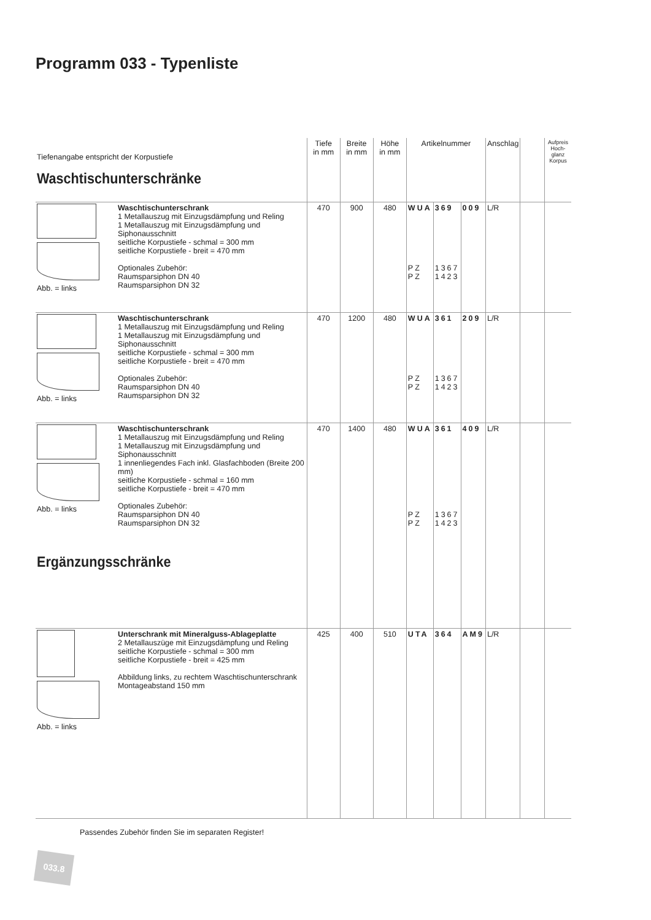Programm 033 - Typenliste
| Tiefenangabe entspricht der Korpustiefe Waschtischunterschränke | Tiefe in mm | Breite in mm | Höhe in mm | Artikelnummer | | | Anschlag | | Aufpreis Hoch-glanz Korpus |
| --- | --- | --- | --- | --- | --- | --- | --- | --- | --- |
| Abb. = links Waschtischunterschrank 1 Metallauszug mit Einzugsdämpfung und Reling 1 Metallauszug mit Einzugsdämpfung und Siphonausschnitt seitliche Korpustiefe - schmal = 300 mm seitliche Korpustiefe - breit = 470 mm Optionales Zubehör: Raumsparsiphon DN 40 Raumsparsiphon DN 32 | 470 | 900 | 480 | WUA PZ PZ | 369 1367 1423 | 009 | L/R | | |
| Abb. = links Waschtischunterschrank 1 Metallauszug mit Einzugsdämpfung und Reling 1 Metallauszug mit Einzugsdämpfung und Siphonausschnitt seitliche Korpustiefe - schmal = 300 mm seitliche Korpustiefe - breit = 470 mm Optionales Zubehör: Raumsparsiphon DN 40 Raumsparsiphon DN 32 | 470 | 1200 | 480 | WUA PZ PZ | 361 1367 1423 | 209 | L/R | | |
| Abb. = links Waschtischunterschrank 1 Metallauszug mit Einzugsdämpfung und Reling 1 Metallauszug mit Einzugsdämpfung und Siphonausschnitt 1 innenliegendes Fach inkl. Glasfachboden (Breite 200 mm) seitliche Korpustiefe - schmal = 160 mm seitliche Korpustiefe - breit = 470 mm Optionales Zubehör: Raumsparsiphon DN 40 Raumsparsiphon DN 32 Ergänzungsschränke | 470 | 1400 | 480 | WUA PZ PZ | 361 1367 1423 | 409 | L/R | | |
| Abb. = links Unterschrank mit Mineralguss-Ablageplatte 2 Metallauszüge mit Einzugsdämpfung und Reling seitliche Korpustiefe - schmal = 300 mm seitliche Korpustiefe - breit = 425 mm Abbildung links, zu rechtem Waschtischunterschrank Montageabstand 150 mm | 425 | 400 | 510 | UTA | 364 | AM9 | L/R | | |
Passendes Zubehör finden Sie im separaten Register!
033.8